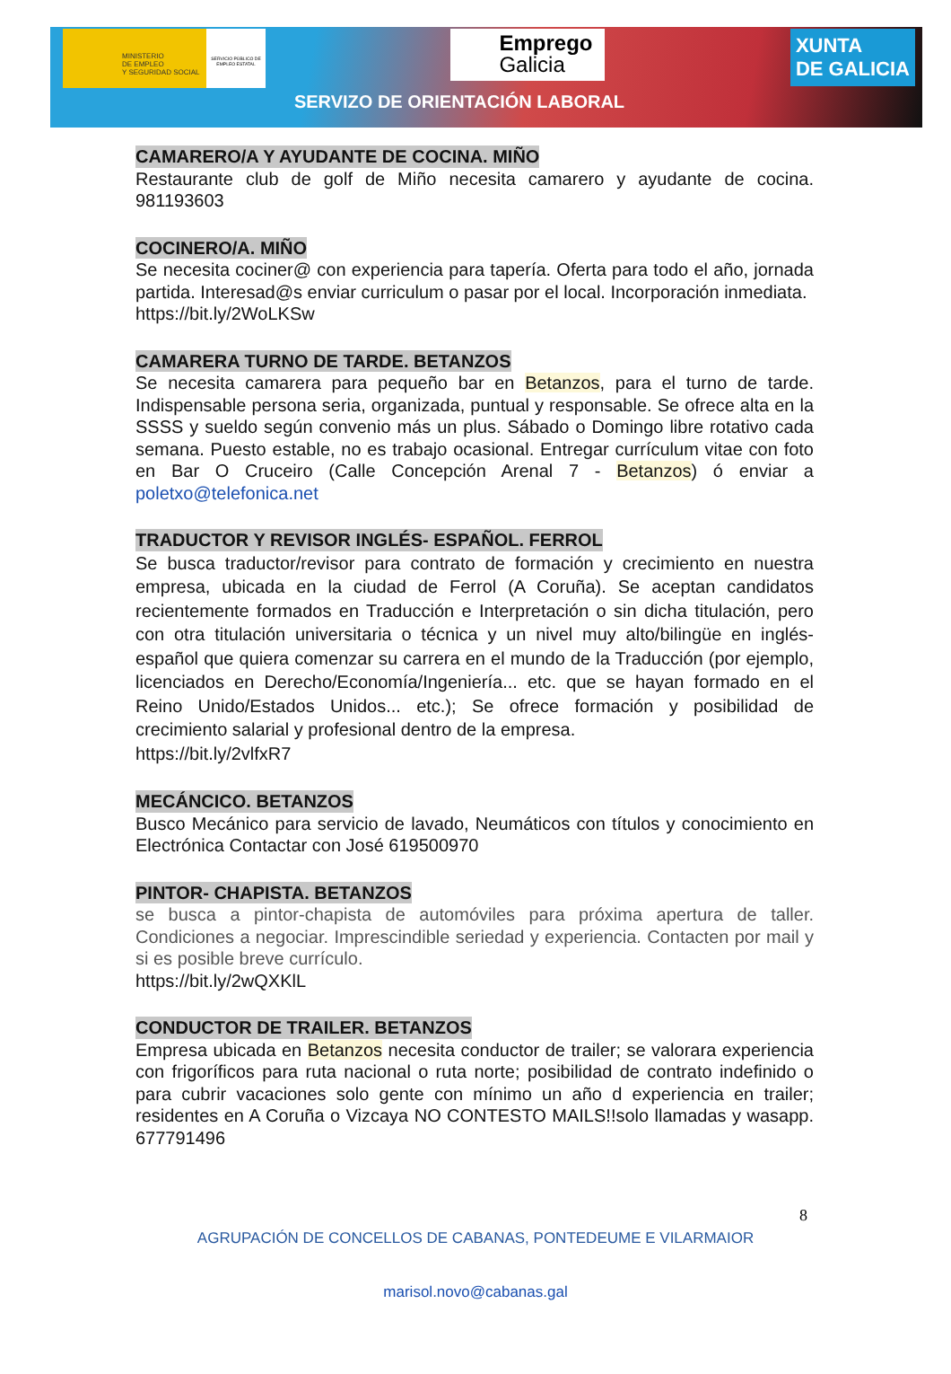MINISTERIO
DE EMPLEO
Y SEGURIDAD SOCIAL
SERVICIO PÚBLICO DE EMPLEO ESTATAL
Emprego
Galicia
XUNTA
DE GALICIA
SERVIZO DE ORIENTACIÓN LABORAL
CAMARERO/A Y AYUDANTE DE COCINA. MIÑO
Restaurante club de golf de Miño necesita camarero y ayudante de cocina. 981193603
COCINERO/A. MIÑO
Se necesita cociner@ con experiencia para tapería. Oferta para todo el año, jornada partida. Interesad@s enviar curriculum o pasar por el local. Incorporación inmediata.
https://bit.ly/2WoLKSw
CAMARERA TURNO DE TARDE. BETANZOS
Se necesita camarera para pequeño bar en Betanzos, para el turno de tarde. Indispensable persona seria, organizada, puntual y responsable. Se ofrece alta en la SSSS y sueldo según convenio más un plus. Sábado o Domingo libre rotativo cada semana. Puesto estable, no es trabajo ocasional. Entregar currículum vitae con foto en Bar O Cruceiro (Calle Concepción Arenal 7 - Betanzos) ó enviar a poletxo@telefonica.net
TRADUCTOR Y REVISOR INGLÉS- ESPAÑOL. FERROL
Se busca traductor/revisor para contrato de formación y crecimiento en nuestra empresa, ubicada en la ciudad de Ferrol (A Coruña). Se aceptan candidatos recientemente formados en Traducción e Interpretación o sin dicha titulación, pero con otra titulación universitaria o técnica y un nivel muy alto/bilingüe en inglés-español que quiera comenzar su carrera en el mundo de la Traducción (por ejemplo, licenciados en Derecho/Economía/Ingeniería... etc. que se hayan formado en el Reino Unido/Estados Unidos... etc.); Se ofrece formación y posibilidad de crecimiento salarial y profesional dentro de la empresa.
https://bit.ly/2vlfxR7
MECÁNCICO. BETANZOS
Busco Mecánico para servicio de lavado, Neumáticos con títulos y conocimiento en Electrónica Contactar con José 619500970
PINTOR- CHAPISTA. BETANZOS
se busca a pintor-chapista de automóviles para próxima apertura de taller. Condiciones a negociar. Imprescindible seriedad y experiencia. Contacten por mail y si es posible breve currículo.
https://bit.ly/2wQXKlL
CONDUCTOR DE TRAILER. BETANZOS
Empresa ubicada en Betanzos necesita conductor de trailer; se valorara experiencia con frigoríficos para ruta nacional o ruta norte; posibilidad de contrato indefinido o para cubrir vacaciones solo gente con mínimo un año d experiencia en trailer; residentes en A Coruña o Vizcaya NO CONTESTO MAILS!!solo llamadas y wasapp. 677791496
8
AGRUPACIÓN DE CONCELLOS DE CABANAS, PONTEDEUME E VILARMAIOR
marisol.novo@cabanas.gal